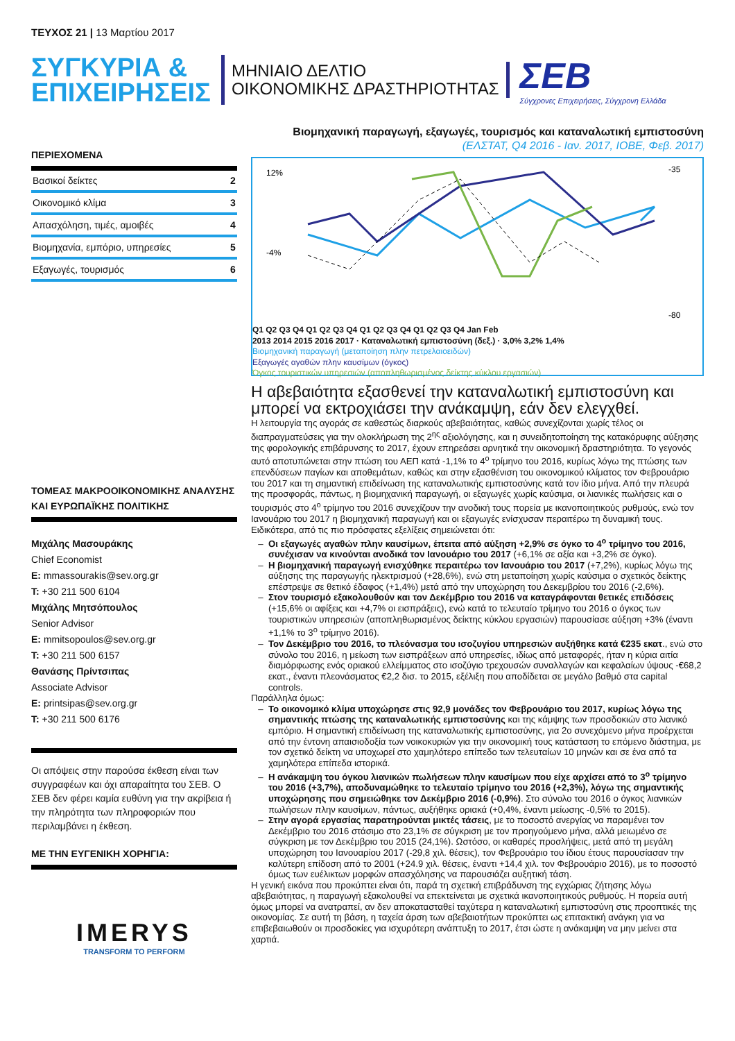ΤΕΥΧΟΣ 21 | 13 Μαρτίου 2017
ΣΥΓΚΥΡΙΑ &
ΕΠΙΧΕΙΡΗΣΕΙΣ
ΜΗΝΙΑΙΟ ΔΕΛΤΙΟ
ΟΙΚΟΝΟΜΙΚΗΣ ΔΡΑΣΤΗΡΙΟΤΗΤΑΣ
ΣΕΒ
Σύγχρονες Επιχειρήσεις, Σύγχρονη Ελλάδα
ΠΕΡΙΕΧΟΜΕΝΑ
Βασικοί δείκτες 2
Οικονομικό κλίμα 3
Απασχόληση, τιμές, αμοιβές 4
Βιομηχανία, εμπόριο, υπηρεσίες 5
Εξαγωγές, τουρισμός 6
ΤΟΜΕΑΣ ΜΑΚΡΟΟΙΚΟΝΟΜΙΚΗΣ ΑΝΑΛΥΣΗΣ ΚΑΙ ΕΥΡΩΠΑΪΚΗΣ ΠΟΛΙΤΙΚΗΣ
Μιχάλης Μασουράκης
Chief Economist
E: mmassourakis@sev.org.gr
T: +30 211 500 6104
Μιχάλης Μητσόπουλος
Senior Advisor
E: mmitsopoulos@sev.org.gr
T: +30 211 500 6157
Θανάσης Πρίντσιπας
Associate Advisor
E: printsipas@sev.org.gr
T: +30 211 500 6176
Οι απόψεις στην παρούσα έκθεση είναι των συγγραφέων και όχι απαραίτητα του ΣΕΒ. Ο ΣΕΒ δεν φέρει καμία ευθύνη για την ακρίβεια ή την πληρότητα των πληροφοριών που περιλαμβάνει η έκθεση.
ΜΕ ΤΗΝ ΕΥΓΕΝΙΚΗ ΧΟΡΗΓΙΑ:
IMERYS
TRANSFORM TO PERFORM
Βιομηχανική παραγωγή, εξαγωγές, τουρισμός και καταναλωτική εμπιστοσύνη (ΕΛΣΤΑΤ, Q4 2016 - Ιαν. 2017, ΙΟΒΕ, Φεβ. 2017)
12%
-4%
-35
-80
Q1 Q2 Q3 Q4 Q1 Q2 Q3 Q4 Q1 Q2 Q3 Q4 Q1 Q2 Q3 Q4 Jan Feb
2013 2014 2015 2016 2017 · Καταναλωτική εμπιστοσύνη (δεξ.) · 3,0% 3,2% 1,4%
Βιομηχανική παραγωγή (μεταποίηση πλην πετρελαιοειδών)
Εξαγωγές αγαθών πλην καυσίμων (όγκος)
Όγκος τουριστικών υπηρεσιών (αποπληθωρισμένος δείκτης κύκλου εργασιών)
Η αβεβαιότητα εξασθενεί την καταναλωτική εμπιστοσύνη και μπορεί να εκτροχιάσει την ανάκαμψη, εάν δεν ελεγχθεί.
Η λειτουργία της αγοράς σε καθεστώς διαρκούς αβεβαιότητας, καθώς συνεχίζονται χωρίς τέλος οι διαπραγματεύσεις για την ολοκλήρωση της 2<sup>ης</sup> αξιολόγησης, και η συνειδητοποίηση της κατακόρυφης αύξησης της φορολογικής επιβάρυνσης το 2017, έχουν επηρεάσει αρνητικά την οικονομική δραστηριότητα. Το γεγονός αυτό αποτυπώνεται στην πτώση του ΑΕΠ κατά -1,1% το 4<sup>ο</sup> τρίμηνο του 2016, κυρίως λόγω της πτώσης των επενδύσεων παγίων και αποθεμάτων, καθώς και στην εξασθένιση του οικονομικού κλίματος τον Φεβρουάριο του 2017 και τη σημαντική επιδείνωση της καταναλωτικής εμπιστοσύνης κατά τον ίδιο μήνα. Από την πλευρά της προσφοράς, πάντως, η βιομηχανική παραγωγή, οι εξαγωγές χωρίς καύσιμα, οι λιανικές πωλήσεις και ο τουρισμός στο 4<sup>ο</sup> τρίμηνο του 2016 συνεχίζουν την ανοδική τους πορεία με ικανοποιητικούς ρυθμούς, ενώ τον Ιανουάριο του 2017 η βιομηχανική παραγωγή και οι εξαγωγές ενίσχυσαν περαιτέρω τη δυναμική τους.
Ειδικότερα, από τις πιο πρόσφατες εξελίξεις σημειώνεται ότι:
Οι εξαγωγές αγαθών πλην καυσίμων, έπειτα από αύξηση +2,9% σε όγκο το 4<sup>ο</sup> τρίμηνο του 2016, συνέχισαν να κινούνται ανοδικά τον Ιανουάριο του 2017 (+6,1% σε αξία και +3,2% σε όγκο).
Η βιομηχανική παραγωγή ενισχύθηκε περαιτέρω τον Ιανουάριο του 2017 (+7,2%), κυρίως λόγω της αύξησης της παραγωγής ηλεκτρισμού (+28,6%), ενώ στη μεταποίηση χωρίς καύσιμα ο σχετικός δείκτης επέστρεψε σε θετικό έδαφος (+1,4%) μετά από την υποχώρηση του Δεκεμβρίου του 2016 (-2,6%).
Στον τουρισμό εξακολουθούν και τον Δεκέμβριο του 2016 να καταγράφονται θετικές επιδόσεις (+15,6% οι αφίξεις και +4,7% οι εισπράξεις), ενώ κατά το τελευταίο τρίμηνο του 2016 ο όγκος των τουριστικών υπηρεσιών (αποπληθωρισμένος δείκτης κύκλου εργασιών) παρουσίασε αύξηση +3% (έναντι +1,1% το 3<sup>ο</sup> τρίμηνο 2016).
Τον Δεκέμβριο του 2016, το πλεόνασμα του ισοζυγίου υπηρεσιών αυξήθηκε κατά €235 εκατ., ενώ στο σύνολο του 2016, η μείωση των εισπράξεων από υπηρεσίες, ιδίως από μεταφορές, ήταν η κύρια αιτία διαμόρφωσης ενός οριακού ελλείμματος στο ισοζύγιο τρεχουσών συναλλαγών και κεφαλαίων ύψους -€68,2 εκατ., έναντι πλεονάσματος €2,2 δισ. το 2015, εξέλιξη που αποδίδεται σε μεγάλο βαθμό στα capital controls.
Παράλληλα όμως:
Το οικονομικό κλίμα υποχώρησε στις 92,9 μονάδες τον Φεβρουάριο του 2017, κυρίως λόγω της σημαντικής πτώσης της καταναλωτικής εμπιστοσύνης και της κάμψης των προσδοκιών στο λιανικό εμπόριο. Η σημαντική επιδείνωση της καταναλωτικής εμπιστοσύνης, για 2ο συνεχόμενο μήνα προέρχεται από την έντονη απαισιοδοξία των νοικοκυριών για την οικονομική τους κατάσταση το επόμενο διάστημα, με τον σχετικό δείκτη να υποχωρεί στο χαμηλότερο επίπεδο των τελευταίων 10 μηνών και σε ένα από τα χαμηλότερα επίπεδα ιστορικά.
Η ανάκαμψη του όγκου λιανικών πωλήσεων πλην καυσίμων που είχε αρχίσει από το 3<sup>ο</sup> τρίμηνο του 2016 (+3,7%), αποδυναμώθηκε το τελευταίο τρίμηνο του 2016 (+2,3%), λόγω της σημαντικής υποχώρησης που σημειώθηκε τον Δεκέμβριο 2016 (-0,9%). Στο σύνολο του 2016 ο όγκος λιανικών πωλήσεων πλην καυσίμων, πάντως, αυξήθηκε οριακά (+0,4%, έναντι μείωσης -0,5% το 2015).
Στην αγορά εργασίας παρατηρούνται μικτές τάσεις, με το ποσοστό ανεργίας να παραμένει τον Δεκέμβριο του 2016 στάσιμο στο 23,1% σε σύγκριση με τον προηγούμενο μήνα, αλλά μειωμένο σε σύγκριση με τον Δεκέμβριο του 2015 (24,1%). Ωστόσο, οι καθαρές προσλήψεις, μετά από τη μεγάλη υποχώρηση του Ιανουαρίου 2017 (-29,8 χιλ. θέσεις), τον Φεβρουάριο του ίδιου έτους παρουσίασαν την καλύτερη επίδοση από το 2001 (+24.9 χιλ. θέσεις, έναντι +14,4 χιλ. τον Φεβρουάριο 2016), με το ποσοστό όμως των ευέλικτων μορφών απασχόλησης να παρουσιάζει αυξητική τάση.
Η γενική εικόνα που προκύπτει είναι ότι, παρά τη σχετική επιβράδυνση της εγχώριας ζήτησης λόγω αβεβαιότητας, η παραγωγή εξακολουθεί να επεκτείνεται με σχετικά ικανοποιητικούς ρυθμούς. Η πορεία αυτή όμως μπορεί να ανατραπεί, αν δεν αποκατασταθεί ταχύτερα η καταναλωτική εμπιστοσύνη στις προοπτικές της οικονομίας. Σε αυτή τη βάση, η ταχεία άρση των αβεβαιοτήτων προκύπτει ως επιτακτική ανάγκη για να επιβεβαιωθούν οι προσδοκίες για ισχυρότερη ανάπτυξη το 2017, έτσι ώστε η ανάκαμψη να μην μείνει στα χαρτιά.